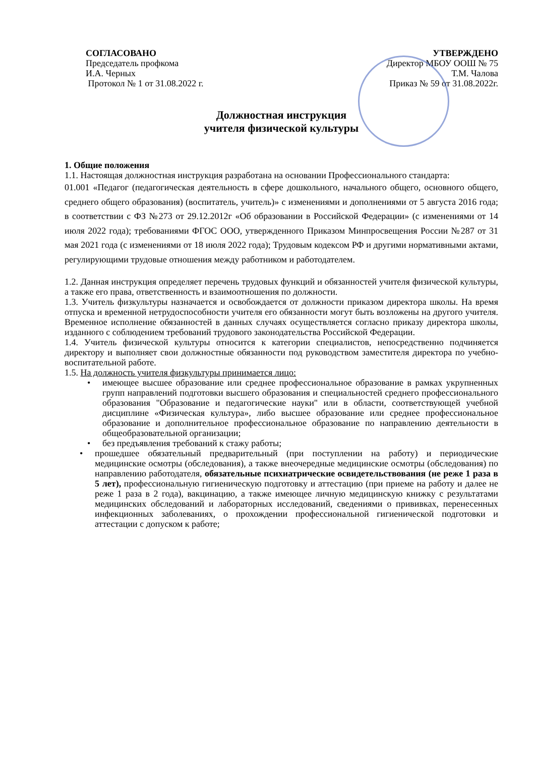СОГЛАСОВАНО
Председатель профкома
И.А. Черных
Протокол № 1 от 31.08.2022 г.
УТВЕРЖДЕНО
Директор МБОУ ООШ № 75
Т.М. Чалова
Приказ № 59 от 31.08.2022г.
Должностная инструкция
учителя физической культуры
1. Общие положения
1.1. Настоящая должностная инструкция разработана на основании Профессионального стандарта:
01.001 «Педагог (педагогическая деятельность в сфере дошкольного, начального общего, основного общего, среднего общего образования) (воспитатель, учитель)» с изменениями и дополнениями от 5 августа 2016 года; в соответствии с ФЗ №273 от 29.12.2012г «Об образовании в Российской Федерации» (с изменениями от 14 июля 2022 года); требованиями ФГОС ООО, утвержденного Приказом Минпросвещения России №287 от 31 мая 2021 года (с изменениями от 18 июля 2022 года); Трудовым кодексом РФ и другими нормативными актами, регулирующими трудовые отношения между работником и работодателем.
1.2. Данная инструкция определяет перечень трудовых функций и обязанностей учителя физической культуры, а также его права, ответственность и взаимоотношения по должности.
1.3. Учитель физкультуры назначается и освобождается от должности приказом директора школы. На время отпуска и временной нетрудоспособности учителя его обязанности могут быть возложены на другого учителя. Временное исполнение обязанностей в данных случаях осуществляется согласно приказу директора школы, изданного с соблюдением требований трудового законодательства Российской Федерации.
1.4. Учитель физической культуры относится к категории специалистов, непосредственно подчиняется директору и выполняет свои должностные обязанности под руководством заместителя директора по учебно-воспитательной работе.
1.5. На должность учителя физкультуры принимается лицо:
• имеющее высшее образование или среднее профессиональное образование в рамках укрупненных групп направлений подготовки высшего образования и специальностей среднего профессионального образования "Образование и педагогические науки" или в области, соответствующей учебной дисциплине «Физическая культура», либо высшее образование или среднее профессиональное образование и дополнительное профессиональное образование по направлению деятельности в общеобразовательной организации;
• без предъявления требований к стажу работы;
• прошедшее обязательный предварительный (при поступлении на работу) и периодические медицинские осмотры (обследования), а также внеочередные медицинские осмотры (обследования) по направлению работодателя, обязательные психиатрические освидетельствования (не реже 1 раза в 5 лет), профессиональную гигиеническую подготовку и аттестацию (при приеме на работу и далее не реже 1 раза в 2 года), вакцинацию, а также имеющее личную медицинскую книжку с результатами медицинских обследований и лабораторных исследований, сведениями о прививках, перенесенных инфекционных заболеваниях, о прохождении профессиональной гигиенической подготовки и аттестации с допуском к работе;